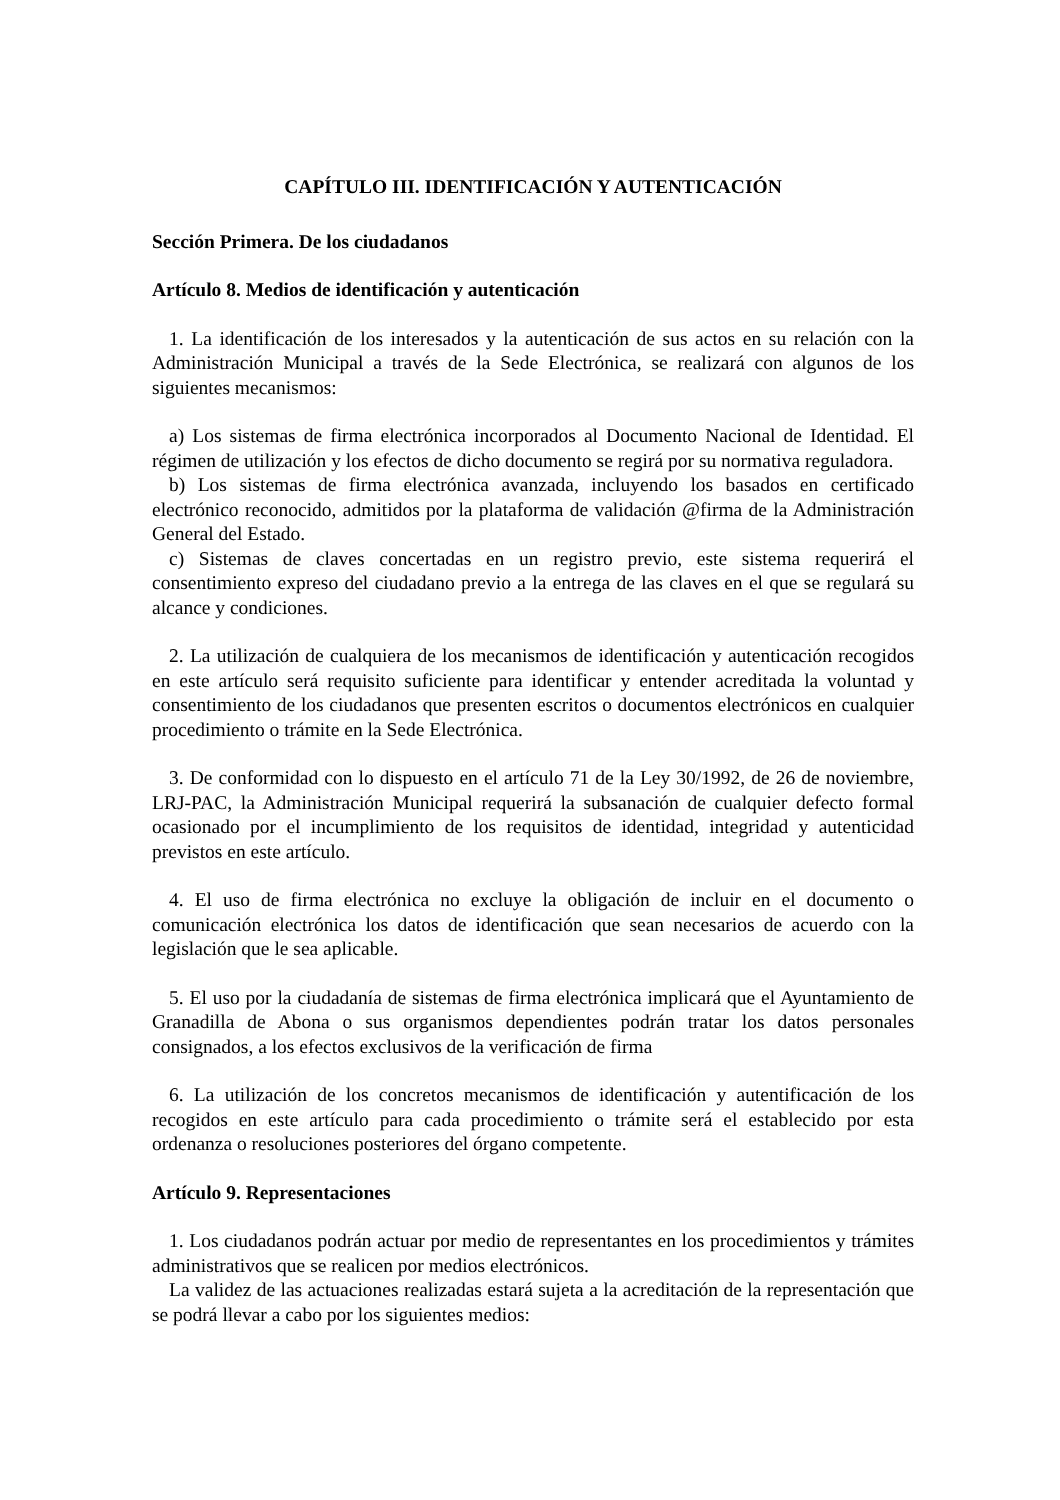CAPÍTULO III. IDENTIFICACIÓN Y AUTENTICACIÓN
Sección Primera. De los ciudadanos
Artículo 8. Medios de identificación y autenticación
1. La identificación de los interesados y la autenticación de sus actos en su relación con la Administración Municipal a través de la Sede Electrónica, se realizará con algunos de los siguientes mecanismos:
a) Los sistemas de firma electrónica incorporados al Documento Nacional de Identidad. El régimen de utilización y los efectos de dicho documento se regirá por su normativa reguladora.
b) Los sistemas de firma electrónica avanzada, incluyendo los basados en certificado electrónico reconocido, admitidos por la plataforma de validación @firma de la Administración General del Estado.
c) Sistemas de claves concertadas en un registro previo, este sistema requerirá el consentimiento expreso del ciudadano previo a la entrega de las claves en el que se regulará su alcance y condiciones.
2. La utilización de cualquiera de los mecanismos de identificación y autenticación recogidos en este artículo será requisito suficiente para identificar y entender acreditada la voluntad y consentimiento de los ciudadanos que presenten escritos o documentos electrónicos en cualquier procedimiento o trámite en la Sede Electrónica.
3. De conformidad con lo dispuesto en el artículo 71 de la Ley 30/1992, de 26 de noviembre, LRJ-PAC, la Administración Municipal requerirá la subsanación de cualquier defecto formal ocasionado por el incumplimiento de los requisitos de identidad, integridad y autenticidad previstos en este artículo.
4. El uso de firma electrónica no excluye la obligación de incluir en el documento o comunicación electrónica los datos de identificación que sean necesarios de acuerdo con la legislación que le sea aplicable.
5. El uso por la ciudadanía de sistemas de firma electrónica implicará que el Ayuntamiento de Granadilla de Abona o sus organismos dependientes podrán tratar los datos personales consignados, a los efectos exclusivos de la verificación de firma
6. La utilización de los concretos mecanismos de identificación y autentificación de los recogidos en este artículo para cada procedimiento o trámite será el establecido por esta ordenanza o resoluciones posteriores del órgano competente.
Artículo 9. Representaciones
1. Los ciudadanos podrán actuar por medio de representantes en los procedimientos y trámites administrativos que se realicen por medios electrónicos.
La validez de las actuaciones realizadas estará sujeta a la acreditación de la representación que se podrá llevar a cabo por los siguientes medios: